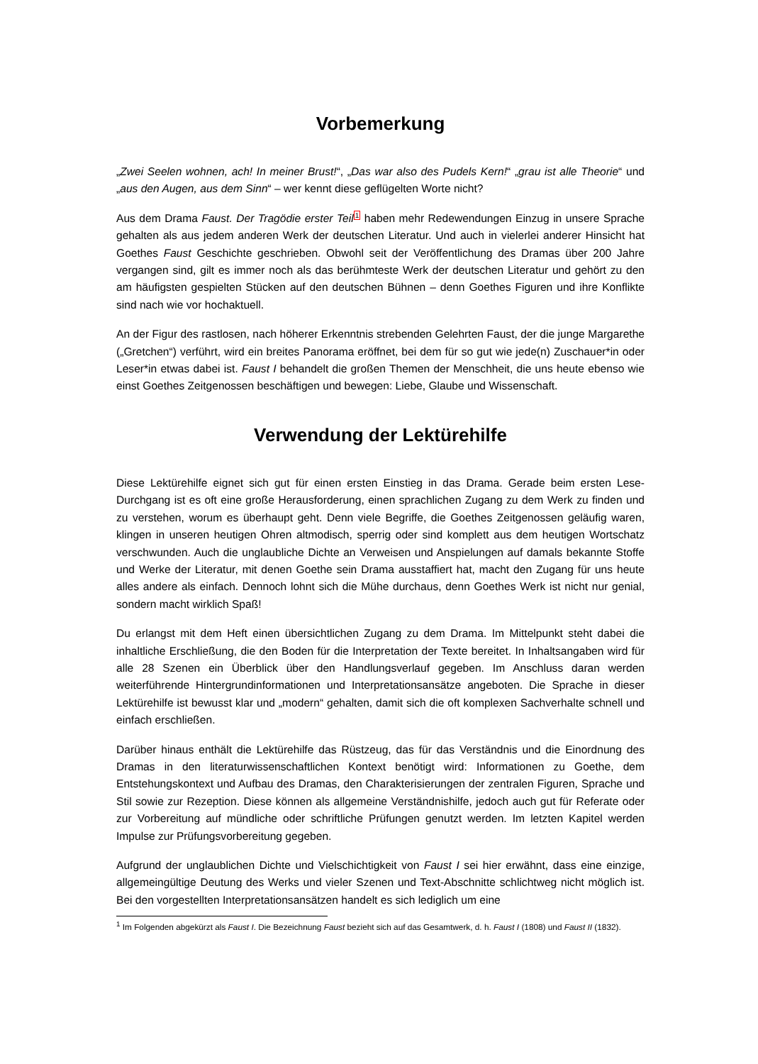Vorbemerkung
„Zwei Seelen wohnen, ach! In meiner Brust!“, „Das war also des Pudels Kern!“ „grau ist alle Theorie“ und „aus den Augen, aus dem Sinn“ – wer kennt diese geflügelten Worte nicht?
Aus dem Drama Faust. Der Tragödie erster Teil<sup>1</sup> haben mehr Redewendungen Einzug in unsere Sprache gehalten als aus jedem anderen Werk der deutschen Literatur. Und auch in vielerlei anderer Hinsicht hat Goethes Faust Geschichte geschrieben. Obwohl seit der Veröffentlichung des Dramas über 200 Jahre vergangen sind, gilt es immer noch als das berühmteste Werk der deutschen Literatur und gehört zu den am häufigsten gespielten Stücken auf den deutschen Bühnen – denn Goethes Figuren und ihre Konflikte sind nach wie vor hochaktuell.
An der Figur des rastlosen, nach höherer Erkenntnis strebenden Gelehrten Faust, der die junge Margarethe („Gretchen“) verführt, wird ein breites Panorama eröffnet, bei dem für so gut wie jede(n) Zuschauer*in oder Leser*in etwas dabei ist. Faust I behandelt die großen Themen der Menschheit, die uns heute ebenso wie einst Goethes Zeitgenossen beschäftigen und bewegen: Liebe, Glaube und Wissenschaft.
Verwendung der Lektürehilfe
Diese Lektürehilfe eignet sich gut für einen ersten Einstieg in das Drama. Gerade beim ersten Lese-Durchgang ist es oft eine große Herausforderung, einen sprachlichen Zugang zu dem Werk zu finden und zu verstehen, worum es überhaupt geht. Denn viele Begriffe, die Goethes Zeitgenossen geläufig waren, klingen in unseren heutigen Ohren altmodisch, sperrig oder sind komplett aus dem heutigen Wortschatz verschwunden. Auch die unglaubliche Dichte an Verweisen und Anspielungen auf damals bekannte Stoffe und Werke der Literatur, mit denen Goethe sein Drama ausstaffiert hat, macht den Zugang für uns heute alles andere als einfach. Dennoch lohnt sich die Mühe durchaus, denn Goethes Werk ist nicht nur genial, sondern macht wirklich Spaß!
Du erlangst mit dem Heft einen übersichtlichen Zugang zu dem Drama. Im Mittelpunkt steht dabei die inhaltliche Erschließung, die den Boden für die Interpretation der Texte bereitet. In Inhaltsangaben wird für alle 28 Szenen ein Überblick über den Handlungsverlauf gegeben. Im Anschluss daran werden weiterführende Hintergrundinformationen und Interpretationsansätze angeboten. Die Sprache in dieser Lektürehilfe ist bewusst klar und „modern“ gehalten, damit sich die oft komplexen Sachverhalte schnell und einfach erschließen.
Darüber hinaus enthält die Lektürehilfe das Rüstzeug, das für das Verständnis und die Einordnung des Dramas in den literaturwissenschaftlichen Kontext benötigt wird: Informationen zu Goethe, dem Entstehungskontext und Aufbau des Dramas, den Charakterisierungen der zentralen Figuren, Sprache und Stil sowie zur Rezeption. Diese können als allgemeine Verständnishilfe, jedoch auch gut für Referate oder zur Vorbereitung auf mündliche oder schriftliche Prüfungen genutzt werden. Im letzten Kapitel werden Impulse zur Prüfungsvorbereitung gegeben.
Aufgrund der unglaublichen Dichte und Vielschichtigkeit von Faust I sei hier erwähnt, dass eine einzige, allgemeingültige Deutung des Werks und vieler Szenen und Text-Abschnitte schlichtweg nicht möglich ist. Bei den vorgestellten Interpretationsansätzen handelt es sich lediglich um eine
<sup>1</sup> Im Folgenden abgekürzt als Faust I. Die Bezeichnung Faust bezieht sich auf das Gesamtwerk, d. h. Faust I (1808) und Faust II (1832).